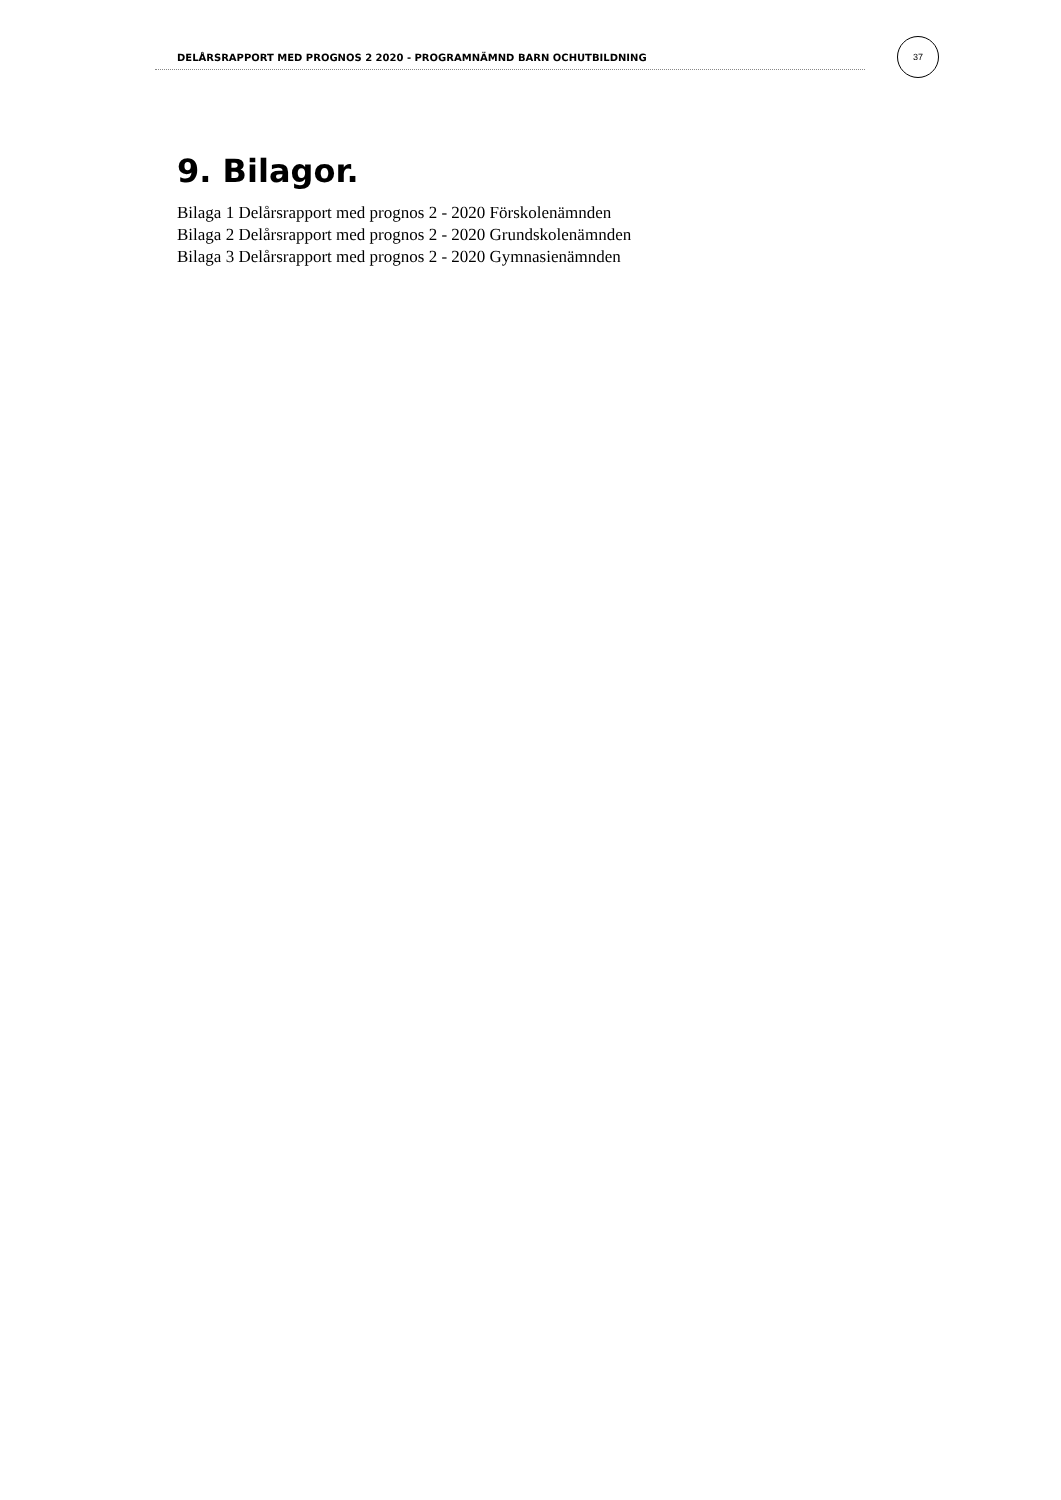DELÅRSRAPPORT MED PROGNOS 2 2020 - PROGRAMNÄMND BARN OCHUTBILDNING
37
9. Bilagor.
Bilaga 1 Delårsrapport med prognos 2 - 2020 Förskolenämnden
Bilaga 2 Delårsrapport med prognos 2 - 2020 Grundskolenämnden
Bilaga 3 Delårsrapport med prognos 2 - 2020 Gymnasienämnden